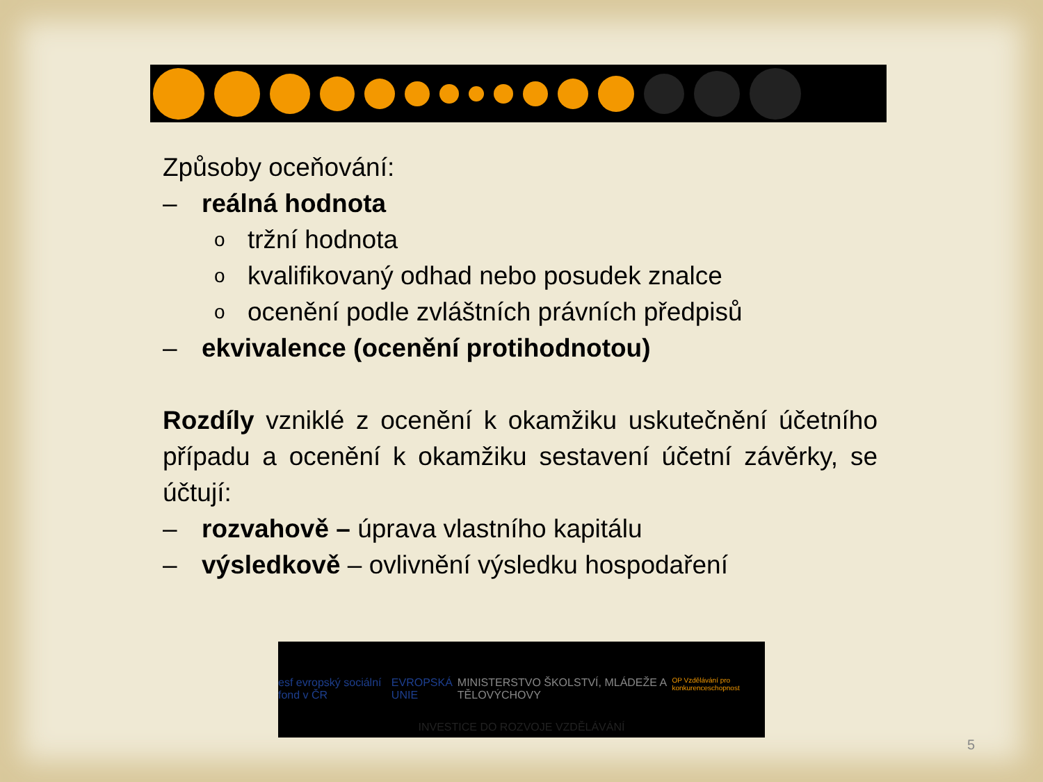Způsoby oceňování:
– reálná hodnota
otržní hodnota
okvalifikovaný odhad nebo posudek znalce
oocenění podle zvláštních právních předpisů
– ekvivalence (ocenění protihodnotou)
Rozdíly vzniklé z ocenění k okamžiku uskutečnění účetního případu a ocenění k okamžiku sestavení účetní závěrky, se účtují:
– rozvahově – úprava vlastního kapitálu
– výsledkově – ovlivnění výsledku hospodaření
esf evropský sociální fond v ČR EVROPSKÁ UNIE MINISTERSTVO ŠKOLSTVÍ, MLÁDEŽE A TĚLOVÝCHOVY OP Vzdělávání pro konkurenceschopnost
INVESTICE DO ROZVOJE VZDĚLÁVÁNÍ
5